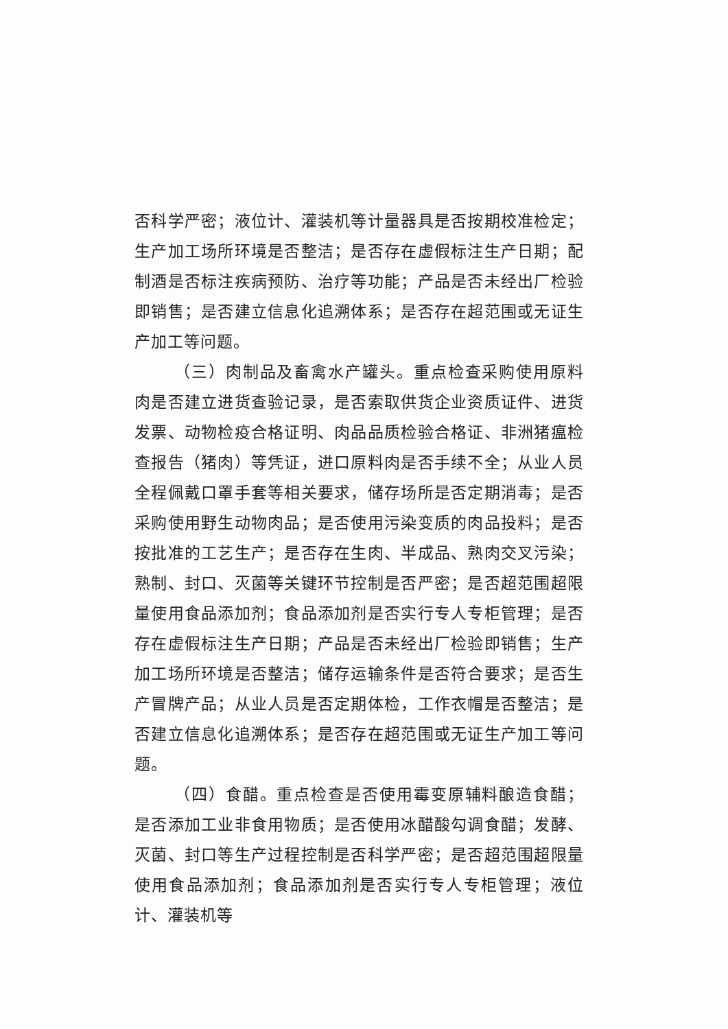否科学严密；液位计、灌装机等计量器具是否按期校准检定；生产加工场所环境是否整洁；是否存在虚假标注生产日期；配制酒是否标注疾病预防、治疗等功能；产品是否未经出厂检验即销售；是否建立信息化追溯体系；是否存在超范围或无证生产加工等问题。
（三）肉制品及畜禽水产罐头。重点检查采购使用原料肉是否建立进货查验记录，是否索取供货企业资质证件、进货发票、动物检疫合格证明、肉品品质检验合格证、非洲猪瘟检查报告（猪肉）等凭证，进口原料肉是否手续不全；从业人员全程佩戴口罩手套等相关要求，储存场所是否定期消毒；是否采购使用野生动物肉品；是否使用污染变质的肉品投料；是否按批准的工艺生产；是否存在生肉、半成品、熟肉交叉污染；熟制、封口、灭菌等关键环节控制是否严密；是否超范围超限量使用食品添加剂；食品添加剂是否实行专人专柜管理；是否存在虚假标注生产日期；产品是否未经出厂检验即销售；生产加工场所环境是否整洁；储存运输条件是否符合要求；是否生产冒牌产品；从业人员是否定期体检，工作衣帽是否整洁；是否建立信息化追溯体系；是否存在超范围或无证生产加工等问题。
（四）食醋。重点检查是否使用霉变原辅料酿造食醋；是否添加工业非食用物质；是否使用冰醋酸勾调食醋；发酵、灭菌、封口等生产过程控制是否科学严密；是否超范围超限量使用食品添加剂；食品添加剂是否实行专人专柜管理；液位计、灌装机等